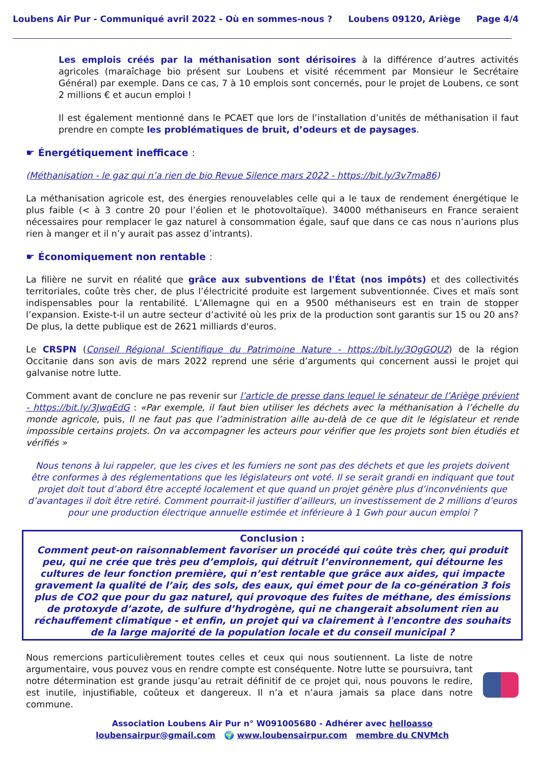Loubens Air Pur - Communiqué avril 2022 - Où en sommes-nous ? Loubens 09120, Ariège Page 4/4
Les emplois créés par la méthanisation sont dérisoires à la différence d’autres activités agricoles (maraîchage bio présent sur Loubens et visité récemment par Monsieur le Secrétaire Général) par exemple. Dans ce cas, 7 à 10 emplois sont concernés, pour le projet de Loubens, ce sont 2 millions € et aucun emploi !
Il est également mentionné dans le PCAET que lors de l’installation d’unités de méthanisation il faut prendre en compte les problématiques de bruit, d’odeurs et de paysages.
☛ Énergétiquement inefficace :
(Méthanisation - le gaz qui n’a rien de bio Revue Silence mars 2022 - https://bit.ly/3v7ma86)
La méthanisation agricole est, des énergies renouvelables celle qui a le taux de rendement énergétique le plus faible (< à 3 contre 20 pour l’éolien et le photovoltaïque). 34000 méthaniseurs en France seraient nécessaires pour remplacer le gaz naturel à consommation égale, sauf que dans ce cas nous n’aurions plus rien à manger et il n’y aurait pas assez d’intrants).
☛ Économiquement non rentable :
La filière ne survit en réalité que grâce aux subventions de l'État (nos impôts) et des collectivités territoriales, coûte très cher, de plus l’électricité produite est largement subventionnée. Cives et maïs sont indispensables pour la rentabilité. L’Allemagne qui en a 9500 méthaniseurs est en train de stopper l’expansion. Existe-t-il un autre secteur d’activité où les prix de la production sont garantis sur 15 ou 20 ans? De plus, la dette publique est de 2621 milliards d'euros.
Le CRSPN (Conseil Régional Scientifique du Patrimoine Nature - https://bit.ly/3OgGQU2) de la région Occitanie dans son avis de mars 2022 reprend une série d’arguments qui concernent aussi le projet qui galvanise notre lutte.
Comment avant de conclure ne pas revenir sur l’article de presse dans lequel le sénateur de l’Ariège prévient - https://bit.ly/3JwqEdG : «Par exemple, il faut bien utiliser les déchets avec la méthanisation à l’échelle du monde agricole, puis, Il ne faut pas que l’administration aille au-delà de ce que dit le législateur et rende impossible certains projets. On va accompagner les acteurs pour vérifier que les projets sont bien étudiés et vérifiés »
Nous tenons à lui rappeler, que les cives et les fumiers ne sont pas des déchets et que les projets doivent être conformes à des réglementations que les législateurs ont voté. Il se serait grandi en indiquant que tout projet doit tout d’abord être accepté localement et que quand un projet génère plus d’inconvénients que d’avantages il doit être retiré. Comment pourrait-il justifier d’ailleurs, un investissement de 2 millions d’euros pour une production électrique annuelle estimée et inférieure à 1 Gwh pour aucun emploi ?
Conclusion :
Comment peut-on raisonnablement favoriser un procédé qui coûte très cher, qui produit peu, qui ne crée que très peu d’emplois, qui détruit l’environnement, qui détourne les cultures de leur fonction première, qui n’est rentable que grâce aux aides, qui impacte gravement la qualité de l’air, des sols, des eaux, qui émet pour de la co-génération 3 fois plus de CO2 que pour du gaz naturel, qui provoque des fuites de méthane, des émissions de protoxyde d’azote, de sulfure d’hydrogène, qui ne changerait absolument rien au réchauffement climatique - et enfin, un projet qui va clairement à l'encontre des souhaits de la large majorité de la population locale et du conseil municipal ?
Nous remercions particulièrement toutes celles et ceux qui nous soutiennent. La liste de notre argumentaire, vous pouvez vous en rendre compte est conséquente. Notre lutte se poursuivra, tant notre détermination est grande jusqu’au retrait définitif de ce projet qui, nous pouvons le redire, est inutile, injustifiable, coûteux et dangereux. Il n’a et n’aura jamais sa place dans notre commune.
Association Loubens Air Pur n° W091005680 - Adhérer avec helloasso
loubensairpur@gmail.com 🌍 www.loubensairpur.com membre du CNVMch